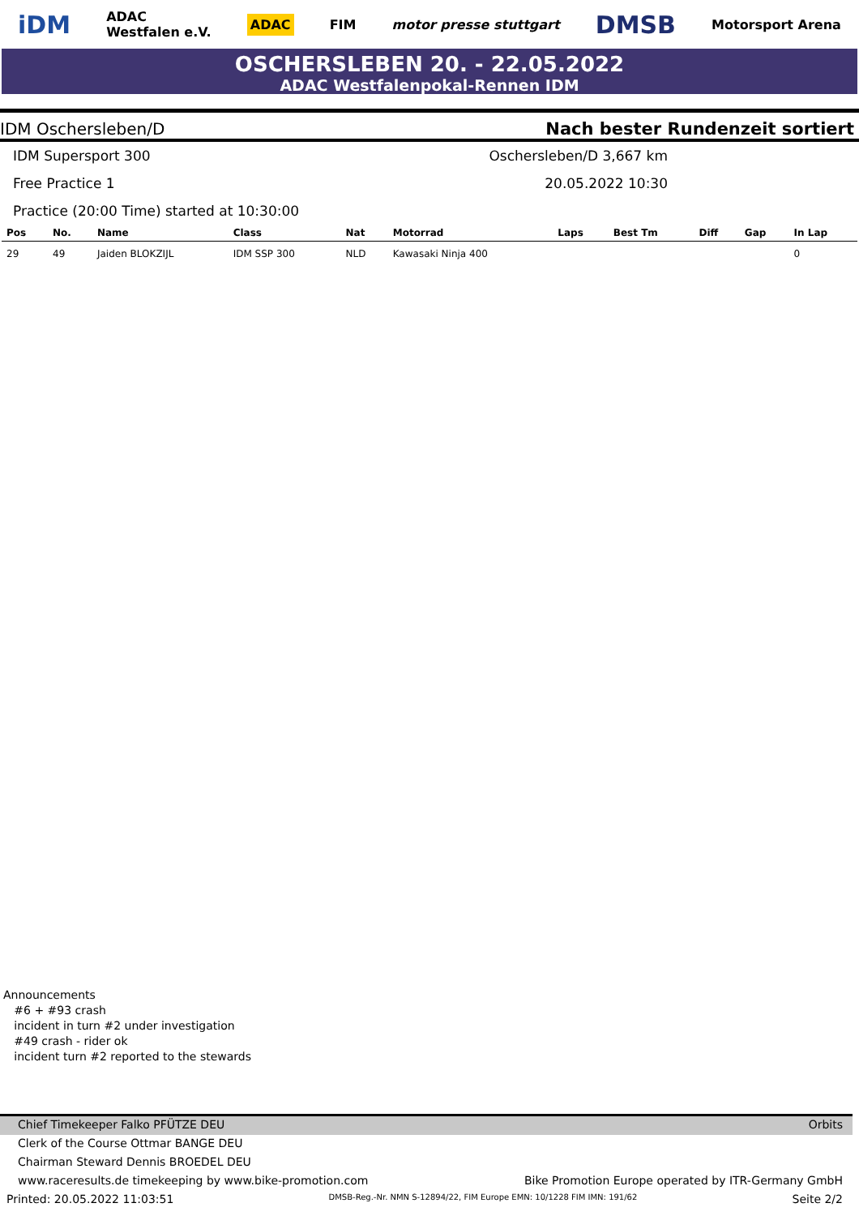iDM ADAC
Westfalen e.V. ADAC FIM motor presse stuttgart DMSB Motorsport Arena
OSCHERSLEBEN 20. - 22.05.2022
ADAC Westfalenpokal-Rennen IDM
IDM Oschersleben/D Nach bester Rundenzeit sortiert
IDM Supersport 300 Oschersleben/D 3,667 km
Free Practice 1 20.05.2022 10:30
Practice (20:00 Time) started at 10:30:00
| Pos | No. | Name | Class | Nat | Motorrad | Laps | Best Tm | Diff | Gap | In Lap |
| --- | --- | --- | --- | --- | --- | --- | --- | --- | --- | --- |
| 29 | 49 | Jaiden BLOKZIJL | IDM SSP 300 | NLD | Kawasaki Ninja 400 | | | | | 0 |
Announcements
#6 + #93 crash
incident in turn #2 under investigation
#49 crash - rider ok
incident turn #2 reported to the stewards
Chief Timekeeper Falko PFÜTZE DEU Orbits
Clerk of the Course Ottmar BANGE DEU
Chairman Steward Dennis BROEDEL DEU
www.raceresults.de timekeeping by www.bike-promotion.com Bike Promotion Europe operated by ITR-Germany GmbH
Printed: 20.05.2022 11:03:51 DMSB-Reg.-Nr. NMN S-12894/22, FIM Europe EMN: 10/1228 FIM IMN: 191/62 Seite 2/2